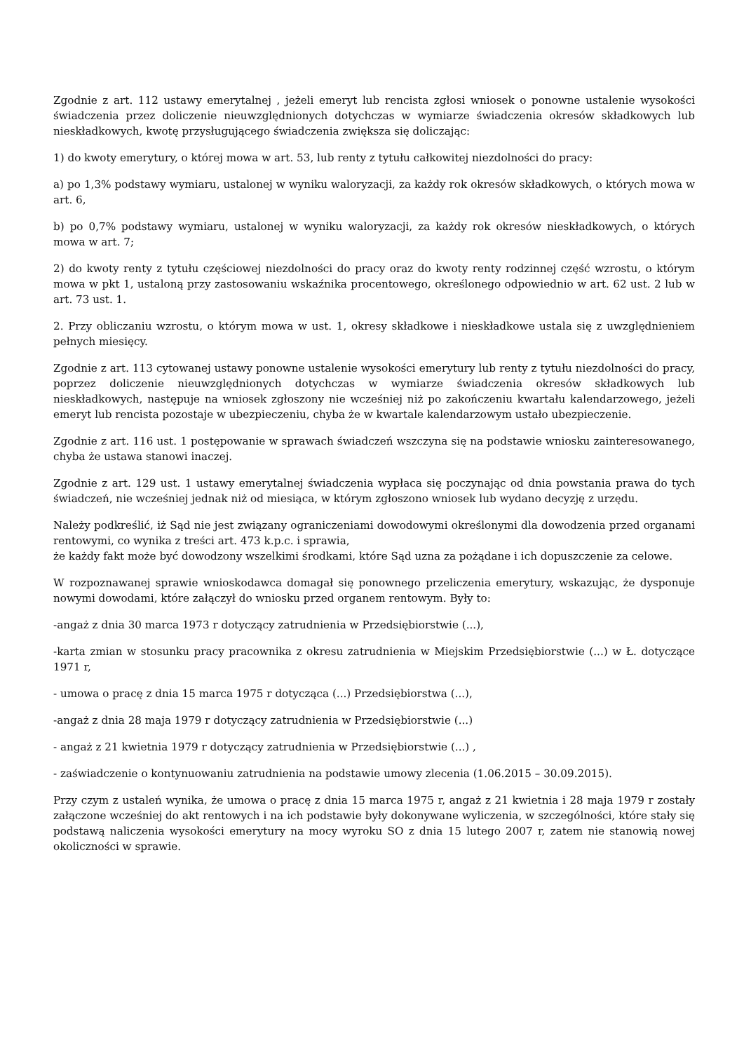Zgodnie z art. 112 ustawy emerytalnej , jeżeli emeryt lub rencista zgłosi wniosek o ponowne ustalenie wysokości świadczenia przez doliczenie nieuwzględnionych dotychczas w wymiarze świadczenia okresów składkowych lub nieskładkowych, kwotę przysługującego świadczenia zwiększa się doliczając:
1) do kwoty emerytury, o której mowa w art. 53, lub renty z tytułu całkowitej niezdolności do pracy:
a) po 1,3% podstawy wymiaru, ustalonej w wyniku waloryzacji, za każdy rok okresów składkowych, o których mowa w art. 6,
b) po 0,7% podstawy wymiaru, ustalonej w wyniku waloryzacji, za każdy rok okresów nieskładkowych, o których mowa w art. 7;
2) do kwoty renty z tytułu częściowej niezdolności do pracy oraz do kwoty renty rodzinnej część wzrostu, o którym mowa w pkt 1, ustaloną przy zastosowaniu wskaźnika procentowego, określonego odpowiednio w art. 62 ust. 2 lub w art. 73 ust. 1.
2. Przy obliczaniu wzrostu, o którym mowa w ust. 1, okresy składkowe i nieskładkowe ustala się z uwzględnieniem pełnych miesięcy.
Zgodnie z art. 113 cytowanej ustawy ponowne ustalenie wysokości emerytury lub renty z tytułu niezdolności do pracy, poprzez doliczenie nieuwzględnionych dotychczas w wymiarze świadczenia okresów składkowych lub nieskładkowych, następuje na wniosek zgłoszony nie wcześniej niż po zakończeniu kwartału kalendarzowego, jeżeli emeryt lub rencista pozostaje w ubezpieczeniu, chyba że w kwartale kalendarzowym ustało ubezpieczenie.
Zgodnie z art. 116 ust. 1 postępowanie w sprawach świadczeń wszczyna się na podstawie wniosku zainteresowanego, chyba że ustawa stanowi inaczej.
Zgodnie z art. 129 ust. 1 ustawy emerytalnej świadczenia wypłaca się poczynając od dnia powstania prawa do tych świadczeń, nie wcześniej jednak niż od miesiąca, w którym zgłoszono wniosek lub wydano decyzję z urzędu.
Należy podkreślić, iż Sąd nie jest związany ograniczeniami dowodowymi określonymi dla dowodzenia przed organami rentowymi, co wynika z treści art. 473 k.p.c. i sprawia,
że każdy fakt może być dowodzony wszelkimi środkami, które Sąd uzna za pożądane i ich dopuszczenie za celowe.
W rozpoznawanej sprawie wnioskodawca domagał się ponownego przeliczenia emerytury, wskazując, że dysponuje nowymi dowodami, które załączył do wniosku przed organem rentowym. Były to:
-angaż z dnia 30 marca 1973 r dotyczący zatrudnienia w Przedsiębiorstwie (...),
-karta zmian w stosunku pracy pracownika z okresu zatrudnienia w Miejskim Przedsiębiorstwie (...) w Ł. dotyczące 1971 r,
- umowa o pracę z dnia 15 marca 1975 r dotycząca (...) Przedsiębiorstwa (...),
-angaż z dnia 28 maja 1979 r dotyczący zatrudnienia w Przedsiębiorstwie (...)
- angaż z 21 kwietnia 1979 r dotyczący zatrudnienia w Przedsiębiorstwie (...) ,
- zaświadczenie o kontynuowaniu zatrudnienia na podstawie umowy zlecenia (1.06.2015 – 30.09.2015).
Przy czym z ustaleń wynika, że umowa o pracę z dnia 15 marca 1975 r, angaż z 21 kwietnia i 28 maja 1979 r zostały załączone wcześniej do akt rentowych i na ich podstawie były dokonywane wyliczenia, w szczególności, które stały się podstawą naliczenia wysokości emerytury na mocy wyroku SO z dnia 15 lutego 2007 r, zatem nie stanowią nowej okoliczności w sprawie.